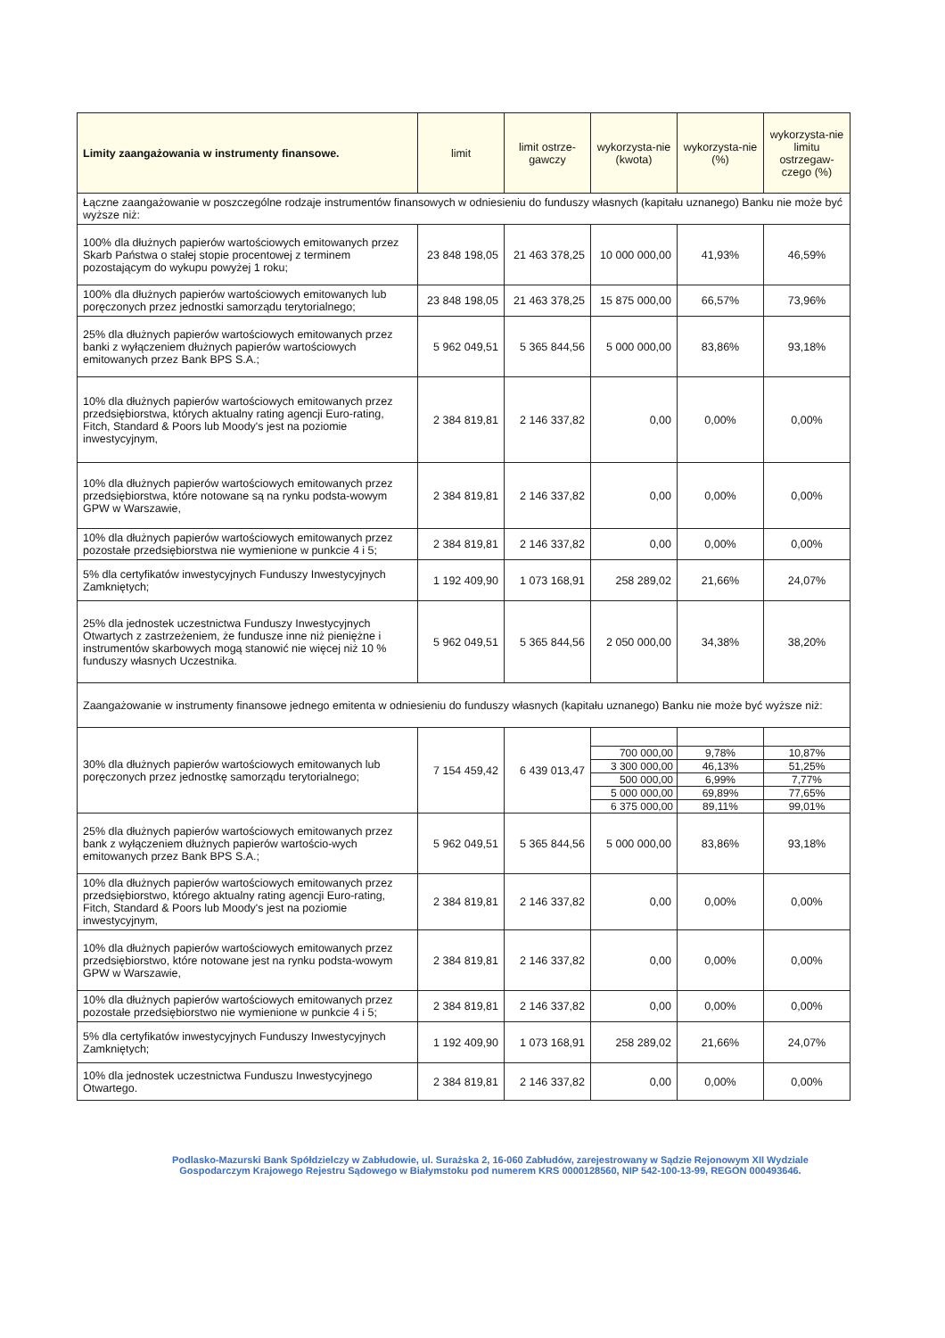| Limity zaangażowania w instrumenty finansowe. | limit | limit ostrze-gawczy | wykorzysta-nie (kwota) | wykorzysta-nie (%) | wykorzysta-nie limitu ostrzegaw-czego (%) |
| --- | --- | --- | --- | --- | --- |
| Łączne zaangażowanie w poszczególne rodzaje instrumentów finansowych w odniesieniu do funduszy własnych (kapitału uznanego) Banku nie może być wyższe niż: | | | | | |
| 100% dla dłużnych papierów wartościowych emitowanych przez Skarb Państwa o stałej stopie procentowej z terminem pozostającym do wykupu powyżej 1 roku; | 23 848 198,05 | 21 463 378,25 | 10 000 000,00 | 41,93% | 46,59% |
| 100% dla dłużnych papierów wartościowych emitowanych lub poręczonych przez jednostki samorządu terytorialnego; | 23 848 198,05 | 21 463 378,25 | 15 875 000,00 | 66,57% | 73,96% |
| 25% dla dłużnych papierów wartościowych emitowanych przez banki z wyłączeniem dłużnych papierów wartościowych emitowanych przez Bank BPS S.A.; | 5 962 049,51 | 5 365 844,56 | 5 000 000,00 | 83,86% | 93,18% |
| 10% dla dłużnych papierów wartościowych emitowanych przez przedsiębiorstwa, których aktualny rating agencji Euro-rating, Fitch, Standard & Poors lub Moody's jest na poziomie inwestycyjnym, | 2 384 819,81 | 2 146 337,82 | 0,00 | 0,00% | 0,00% |
| 10% dla dłużnych papierów wartościowych emitowanych przez przedsiębiorstwa, które notowane są na rynku podsta-wowym GPW w Warszawie, | 2 384 819,81 | 2 146 337,82 | 0,00 | 0,00% | 0,00% |
| 10% dla dłużnych papierów wartościowych emitowanych przez pozostałe przedsiębiorstwa nie wymienione w punkcie 4 i 5; | 2 384 819,81 | 2 146 337,82 | 0,00 | 0,00% | 0,00% |
| 5% dla certyfikatów inwestycyjnych Funduszy Inwestycyjnych Zamkniętych; | 1 192 409,90 | 1 073 168,91 | 258 289,02 | 21,66% | 24,07% |
| 25% dla jednostek uczestnictwa Funduszy Inwestycyjnych Otwartych z zastrzeżeniem, że fundusze inne niż pieniężne i instrumentów skarbowych mogą stanowić nie więcej niż 10 % funduszy własnych Uczestnika. | 5 962 049,51 | 5 365 844,56 | 2 050 000,00 | 34,38% | 38,20% |
| Zaangażowanie w instrumenty finansowe jednego emitenta w odniesieniu do funduszy własnych (kapitału uznanego) Banku nie może być wyższe niż: | | | | | |
| 30% dla dłużnych papierów wartościowych emitowanych lub poręczonych przez jednostkę samorządu terytorialnego; | 7 154 459,42 | 6 439 013,47 | | | |
| | | | 700 000,00 | 9,78% | 10,87% |
| | | | 3 300 000,00 | 46,13% | 51,25% |
| | | | 500 000,00 | 6,99% | 7,77% |
| | | | 5 000 000,00 | 69,89% | 77,65% |
| | | | 6 375 000,00 | 89,11% | 99,01% |
| 25% dla dłużnych papierów wartościowych emitowanych przez bank z wyłączeniem dłużnych papierów wartościo-wych emitowanych przez Bank BPS S.A.; | 5 962 049,51 | 5 365 844,56 | 5 000 000,00 | 83,86% | 93,18% |
| 10% dla dłużnych papierów wartościowych emitowanych przez przedsiębiorstwo, którego aktualny rating agencji Euro-rating, Fitch, Standard & Poors lub Moody's jest na poziomie inwestycyjnym, | 2 384 819,81 | 2 146 337,82 | 0,00 | 0,00% | 0,00% |
| 10% dla dłużnych papierów wartościowych emitowanych przez przedsiębiorstwo, które notowane jest na rynku podsta-wowym GPW w Warszawie, | 2 384 819,81 | 2 146 337,82 | 0,00 | 0,00% | 0,00% |
| 10% dla dłużnych papierów wartościowych emitowanych przez pozostałe przedsiębiorstwo nie wymienione w punkcie 4 i 5; | 2 384 819,81 | 2 146 337,82 | 0,00 | 0,00% | 0,00% |
| 5% dla certyfikatów inwestycyjnych Funduszy Inwestycyjnych Zamkniętych; | 1 192 409,90 | 1 073 168,91 | 258 289,02 | 21,66% | 24,07% |
| 10% dla jednostek uczestnictwa Funduszu Inwestycyjnego Otwartego. | 2 384 819,81 | 2 146 337,82 | 0,00 | 0,00% | 0,00% |
Podlasko-Mazurski Bank Spółdzielczy w Zabłudowie, ul. Surażska 2, 16-060 Zabłudów, zarejestrowany w Sądzie Rejonowym XII Wydziale
Gospodarczym Krajowego Rejestru Sądowego w Białymstoku pod numerem KRS 0000128560, NIP 542-100-13-99, REGON 000493646.